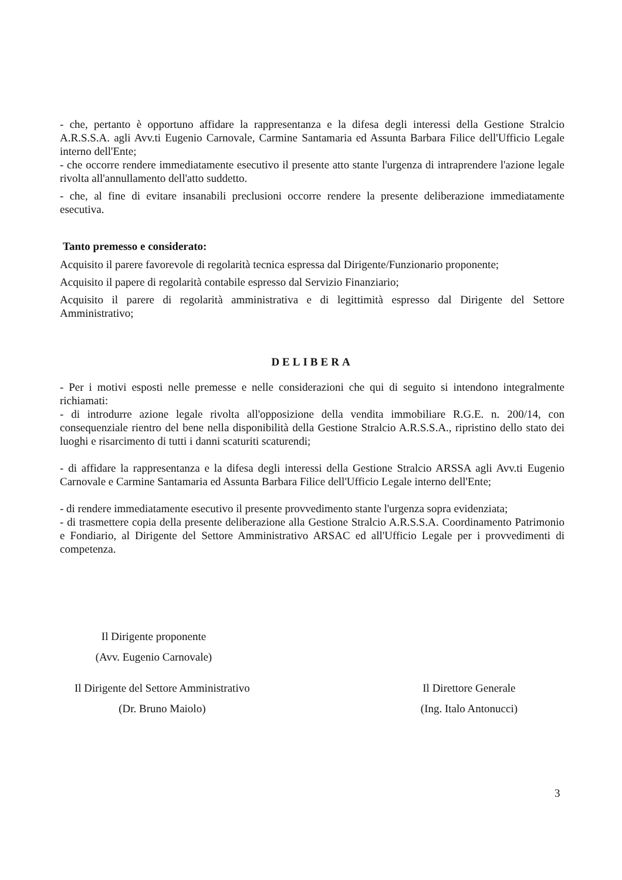- che, pertanto è opportuno affidare la rappresentanza e la difesa degli interessi della Gestione Stralcio A.R.S.S.A. agli Avv.ti Eugenio Carnovale, Carmine Santamaria ed Assunta Barbara Filice dell'Ufficio Legale interno dell'Ente;
- che occorre rendere immediatamente esecutivo il presente atto stante l'urgenza di intraprendere l'azione legale rivolta all'annullamento dell'atto suddetto.
- che, al fine di evitare insanabili preclusioni occorre rendere la presente deliberazione immediatamente esecutiva.
Tanto premesso e considerato:
Acquisito il parere favorevole di regolarità tecnica espressa dal Dirigente/Funzionario proponente;
Acquisito il papere di regolarità contabile espresso dal Servizio Finanziario;
Acquisito il parere di regolarità amministrativa e di legittimità espresso dal Dirigente del Settore Amministrativo;
DELIBERA
- Per i motivi esposti nelle premesse e nelle considerazioni che qui di seguito si intendono integralmente richiamati:
- di introdurre azione legale rivolta all'opposizione della vendita immobiliare R.G.E. n. 200/14, con consequenziale rientro del bene nella disponibilità della Gestione Stralcio A.R.S.S.A., ripristino dello stato dei luoghi e risarcimento di tutti i danni scaturiti scaturendi;
- di affidare la rappresentanza e la difesa degli interessi della Gestione Stralcio ARSSA agli Avv.ti Eugenio Carnovale e Carmine Santamaria ed Assunta Barbara Filice dell'Ufficio Legale interno dell'Ente;
- di rendere immediatamente esecutivo il presente provvedimento stante l'urgenza sopra evidenziata;
- di trasmettere copia della presente deliberazione alla Gestione Stralcio A.R.S.S.A. Coordinamento Patrimonio e Fondiario, al Dirigente del Settore Amministrativo ARSAC ed all'Ufficio Legale per i provvedimenti di competenza.
Il Dirigente proponente
(Avv. Eugenio Carnovale)
Il Dirigente del Settore Amministrativo
(Dr. Bruno Maiolo)
Il Direttore Generale
(Ing. Italo Antonucci)
3